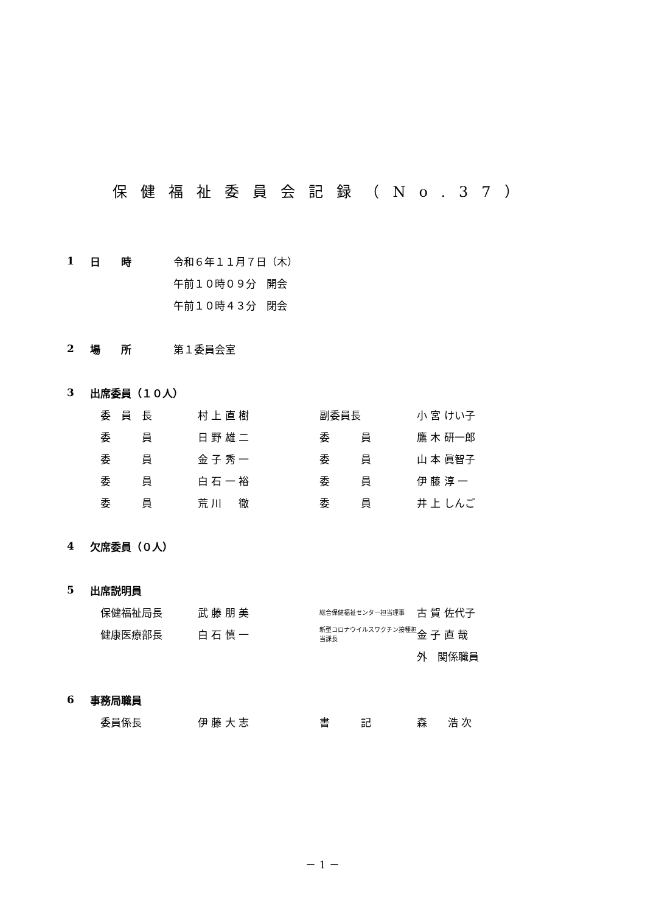保健福祉委員会記録（No.37）
1 日　　時 令和６年１１月７日（木）
午前１０時０９分　開会
午前１０時４３分　閉会
2 場　　所 第１委員会室
3 出席委員（１０人）
| 委 員 長 | 村 上 直 樹 | 副委員長 | 小 宮 けい子 |
| 委 員 | 日 野 雄 二 | 委 員 | 鷹 木 研一郎 |
| 委 員 | 金 子 秀 一 | 委 員 | 山 本 眞智子 |
| 委 員 | 白 石 一 裕 | 委 員 | 伊 藤 淳 一 |
| 委 員 | 荒 川 徹 | 委 員 | 井 上 しんご |
4 欠席委員（０人）
5 出席説明員
| 保健福祉局長 | 武 藤 朋 美 | 総合保健福祉センター担当理事 | 古 賀 佐代子 |
| 健康医療部長 | 白 石 慎 一 | 新型コロナウイルスワクチン接種担当課長 | 金 子 直 哉 |
| | | | 外 関係職員 |
6 事務局職員
| 委員係長 | 伊 藤 大 志 | 書 記 | 森 浩 次 |
－ 1 －